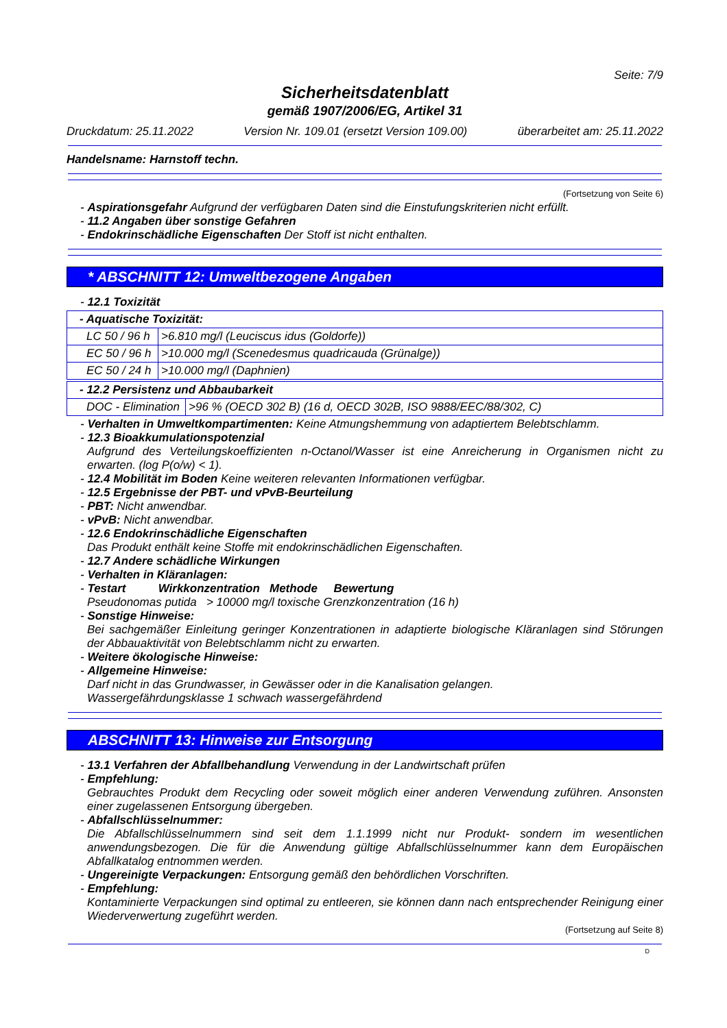Seite: 7/9
Sicherheitsdatenblatt
gemäß 1907/2006/EG, Artikel 31
Druckdatum: 25.11.2022 Version Nr. 109.01 (ersetzt Version 109.00) überarbeitet am: 25.11.2022
Handelsname: Harnstoff techn.
(Fortsetzung von Seite 6)
- Aspirationsgefahr Aufgrund der verfügbaren Daten sind die Einstufungskriterien nicht erfüllt.
- 11.2 Angaben über sonstige Gefahren
- Endokrinschädliche Eigenschaften Der Stoff ist nicht enthalten.
* ABSCHNITT 12: Umweltbezogene Angaben
- 12.1 Toxizität
| - Aquatische Toxizität: | |
| --- | --- |
| LC 50 / 96 h | >6.810 mg/l (Leuciscus idus (Goldorfe)) |
| EC 50 / 96 h | >10.000 mg/l (Scenedesmus quadricauda (Grünalge)) |
| EC 50 / 24 h | >10.000 mg/l (Daphnien) |
| - 12.2 Persistenz und Abbaubarkeit | |
| --- | --- |
| DOC - Elimination | >96 % (OECD 302 B) (16 d, OECD 302B, ISO 9888/EEC/88/302, C) |
- Verhalten in Umweltkompartimenten: Keine Atmungshemmung von adaptiertem Belebtschlamm.
- 12.3 Bioakkumulationspotenzial
Aufgrund des Verteilungskoeffizienten n-Octanol/Wasser ist eine Anreicherung in Organismen nicht zu erwarten. (log P(o/w) < 1).
- 12.4 Mobilität im Boden Keine weiteren relevanten Informationen verfügbar.
- 12.5 Ergebnisse der PBT- und vPvB-Beurteilung
- PBT: Nicht anwendbar.
- vPvB: Nicht anwendbar.
- 12.6 Endokrinschädliche Eigenschaften
Das Produkt enthält keine Stoffe mit endokrinschädlichen Eigenschaften.
- 12.7 Andere schädliche Wirkungen
- Verhalten in Kläranlagen:
- Testart Wirkkonzentration Methode Bewertung
Pseudonomas putida > 10000 mg/l toxische Grenzkonzentration (16 h)
- Sonstige Hinweise:
Bei sachgemäßer Einleitung geringer Konzentrationen in adaptierte biologische Kläranlagen sind Störungen der Abbauaktivität von Belebtschlamm nicht zu erwarten.
- Weitere ökologische Hinweise:
- Allgemeine Hinweise:
Darf nicht in das Grundwasser, in Gewässer oder in die Kanalisation gelangen.
Wassergefährdungsklasse 1 schwach wassergefährdend
ABSCHNITT 13: Hinweise zur Entsorgung
- 13.1 Verfahren der Abfallbehandlung Verwendung in der Landwirtschaft prüfen
- Empfehlung:
Gebrauchtes Produkt dem Recycling oder soweit möglich einer anderen Verwendung zuführen. Ansonsten einer zugelassenen Entsorgung übergeben.
- Abfallschlüsselnummer:
Die Abfallschlüsselnummern sind seit dem 1.1.1999 nicht nur Produkt- sondern im wesentlichen anwendungsbezogen. Die für die Anwendung gültige Abfallschlüsselnummer kann dem Europäischen Abfallkatalog entnommen werden.
- Ungereinigte Verpackungen: Entsorgung gemäß den behördlichen Vorschriften.
- Empfehlung:
Kontaminierte Verpackungen sind optimal zu entleeren, sie können dann nach entsprechender Reinigung einer Wiederverwertung zugeführt werden.
(Fortsetzung auf Seite 8)
D